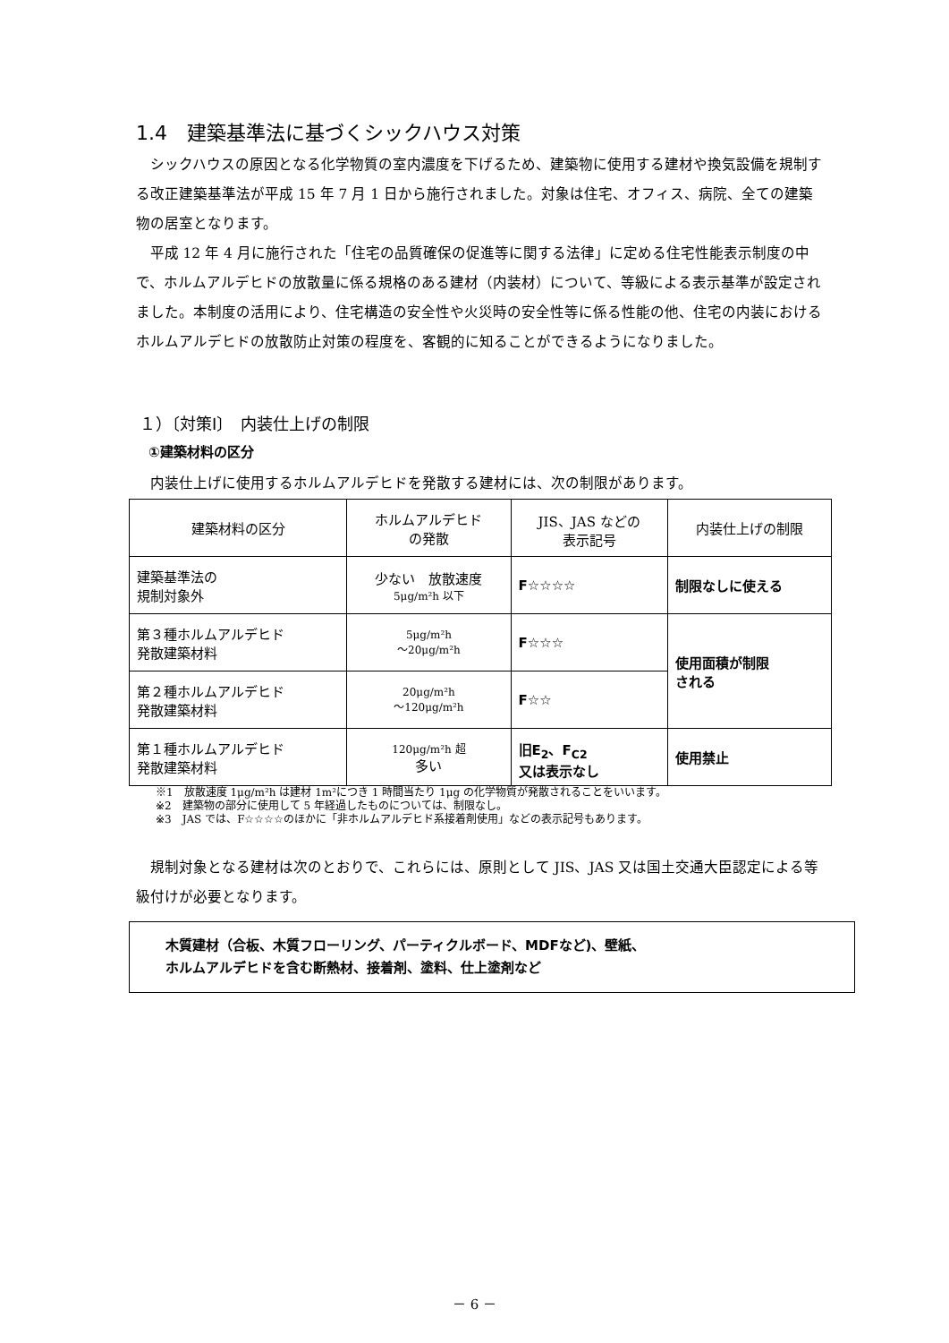1.4　建築基準法に基づくシックハウス対策
シックハウスの原因となる化学物質の室内濃度を下げるため、建築物に使用する建材や換気設備を規制する改正建築基準法が平成 15 年 7 月 1 日から施行されました。対象は住宅、オフィス、病院、全ての建築物の居室となります。
平成 12 年 4 月に施行された「住宅の品質確保の促進等に関する法律」に定める住宅性能表示制度の中で、ホルムアルデヒドの放散量に係る規格のある建材（内装材）について、等級による表示基準が設定されました。本制度の活用により、住宅構造の安全性や火災時の安全性等に係る性能の他、住宅の内装におけるホルムアルデヒドの放散防止対策の程度を、客観的に知ることができるようになりました。
１）〔対策Ⅰ〕　内装仕上げの制限
①建築材料の区分
内装仕上げに使用するホルムアルデヒドを発散する建材には、次の制限があります。
| 建築材料の区分 | ホルムアルデヒド の発散 | JIS、JAS などの 表示記号 | 内装仕上げの制限 |
| --- | --- | --- | --- |
| 建築基準法の 規制対象外 | 少ない 放散速度 5μg/m²h 以下 | F☆☆☆☆ | 制限なしに使える |
| 第３種ホルムアルデヒド 発散建築材料 | 5μg/m²h ～20μg/m²h | F☆☆☆ | 使用面積が制限 される |
| 第２種ホルムアルデヒド 発散建築材料 | 20μg/m²h ～120μg/m²h | F☆☆ | |
| 第１種ホルムアルデヒド 発散建築材料 | 120μg/m²h 超 多い | 旧E<sub>2</sub>、F<sub>C2</sub> 又は表示なし | 使用禁止 |
※1　放散速度 1μg/m²h は建材 1m²につき 1 時間当たり 1μg の化学物質が発散されることをいいます。
※2　建築物の部分に使用して 5 年経過したものについては、制限なし。
※3　JAS では、F☆☆☆☆のほかに「非ホルムアルデヒド系接着剤使用」などの表示記号もあります。
規制対象となる建材は次のとおりで、これらには、原則として JIS、JAS 又は国土交通大臣認定による等級付けが必要となります。
木質建材（合板、木質フローリング、パーティクルボード、MDFなど)、壁紙、
ホルムアルデヒドを含む断熱材、接着剤、塗料、仕上塗剤など
－ 6 －